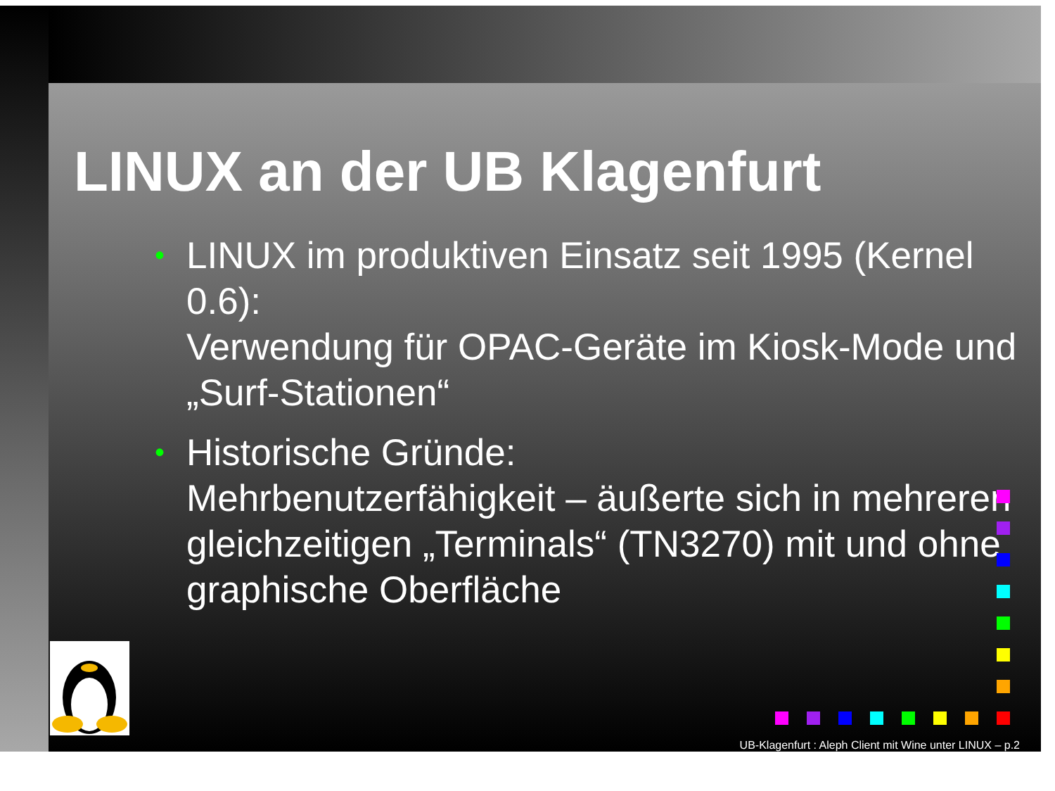LINUX an der UB Klagenfurt
• LINUX im produktiven Einsatz seit 1995 (Kernel 0.6):
Verwendung für OPAC-Geräte im Kiosk-Mode und „Surf-Stationen“
• Historische Gründe:
Mehrbenutzerfähigkeit – äußerte sich in mehreren gleichzeitigen „Terminals“ (TN3270) mit und ohne graphische Oberfläche
UB-Klagenfurt : Aleph Client mit Wine unter LINUX – p.2